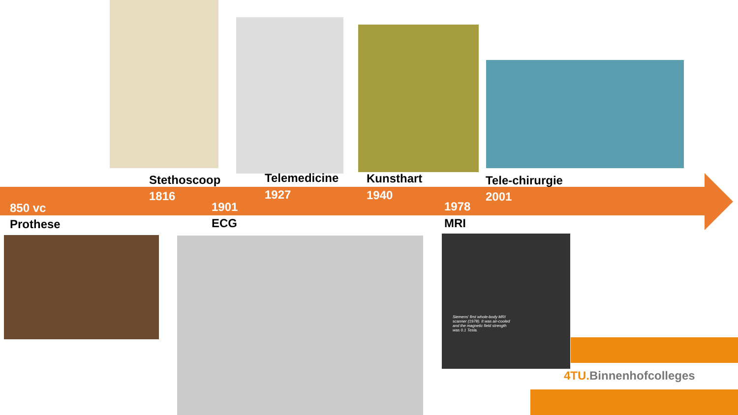Siemens' first whole-body MRI scanner (1978). It was air-cooled and the magnetic field strength was 0.1 Tesla.
4TU. Binnenhofcolleges
Stethoscoop
1816
Telemedicine
1927
Kunsthart
1940
Tele-chirurgie
2001
850 vc
Prothese
1901
ECG
1978
MRI